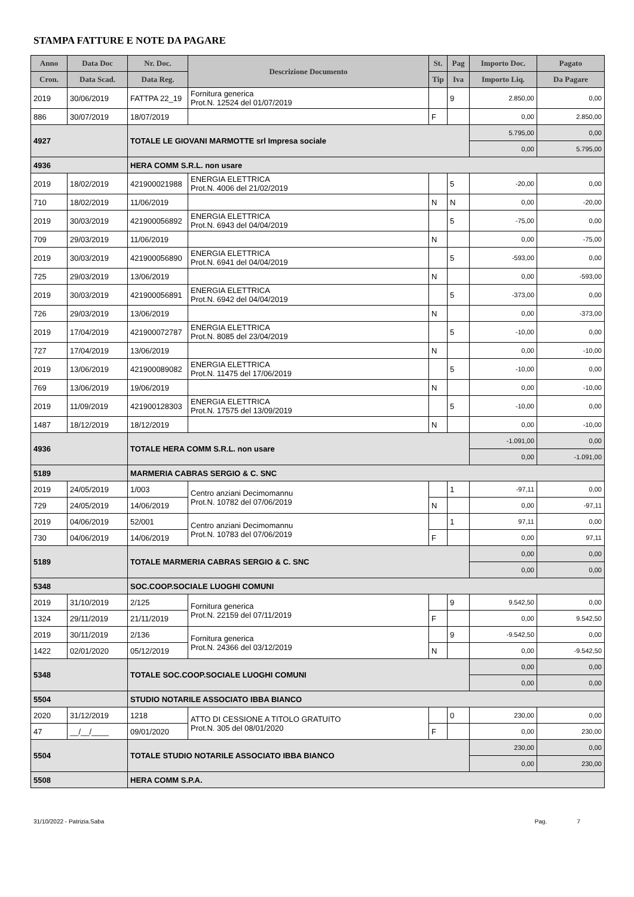STAMPA FATTURE E NOTE DA PAGARE
| Anno | Data Doc | Nr. Doc. | Descrizione Documento | St. | Pag | Importo Doc. | Pagato |
| --- | --- | --- | --- | --- | --- | --- | --- |
| Cron. | Data Scad. | Data Reg. | | Tip | Iva | Importo Liq. | Da Pagare |
| 2019 | 30/06/2019 | FATTPA 22_19 | Fornitura generica Prot.N. 12524 del 01/07/2019 | | 9 | 2.850,00 | 0,00 |
| 886 | 30/07/2019 | 18/07/2019 | | F | | 0,00 | 2.850,00 |
| 4927 | | TOTALE LE GIOVANI MARMOTTE srl Impresa sociale | | | | 5.795,00 | 0,00 |
| | | | | | | 0,00 | 5.795,00 |
| 4936 | | HERA COMM S.R.L. non usare | | | | | |
| 2019 | 18/02/2019 | 421900021988 | ENERGIA ELETTRICA Prot.N. 4006 del 21/02/2019 | | 5 | -20,00 | 0,00 |
| 710 | 18/02/2019 | 11/06/2019 | | N | N | 0,00 | -20,00 |
| 2019 | 30/03/2019 | 421900056892 | ENERGIA ELETTRICA Prot.N. 6943 del 04/04/2019 | | 5 | -75,00 | 0,00 |
| 709 | 29/03/2019 | 11/06/2019 | | N | | 0,00 | -75,00 |
| 2019 | 30/03/2019 | 421900056890 | ENERGIA ELETTRICA Prot.N. 6941 del 04/04/2019 | | 5 | -593,00 | 0,00 |
| 725 | 29/03/2019 | 13/06/2019 | | N | | 0,00 | -593,00 |
| 2019 | 30/03/2019 | 421900056891 | ENERGIA ELETTRICA Prot.N. 6942 del 04/04/2019 | | 5 | -373,00 | 0,00 |
| 726 | 29/03/2019 | 13/06/2019 | | N | | 0,00 | -373,00 |
| 2019 | 17/04/2019 | 421900072787 | ENERGIA ELETTRICA Prot.N. 8085 del 23/04/2019 | | 5 | -10,00 | 0,00 |
| 727 | 17/04/2019 | 13/06/2019 | | N | | 0,00 | -10,00 |
| 2019 | 13/06/2019 | 421900089082 | ENERGIA ELETTRICA Prot.N. 11475 del 17/06/2019 | | 5 | -10,00 | 0,00 |
| 769 | 13/06/2019 | 19/06/2019 | | N | | 0,00 | -10,00 |
| 2019 | 11/09/2019 | 421900128303 | ENERGIA ELETTRICA Prot.N. 17575 del 13/09/2019 | | 5 | -10,00 | 0,00 |
| 1487 | 18/12/2019 | 18/12/2019 | | N | | 0,00 | -10,00 |
| 4936 | | TOTALE HERA COMM S.R.L. non usare | | | | -1.091,00 | 0,00 |
| | | | | | | 0,00 | -1.091,00 |
| 5189 | | MARMERIA CABRAS SERGIO & C. SNC | | | | | |
| 2019 | 24/05/2019 | 1/003 | Centro anziani Decimomannu Prot.N. 10782 del 07/06/2019 | | 1 | -97,11 | 0,00 |
| 729 | 24/05/2019 | 14/06/2019 | | N | | 0,00 | -97,11 |
| 2019 | 04/06/2019 | 52/001 | Centro anziani Decimomannu Prot.N. 10783 del 07/06/2019 | | 1 | 97,11 | 0,00 |
| 730 | 04/06/2019 | 14/06/2019 | | F | | 0,00 | 97,11 |
| 5189 | | TOTALE MARMERIA CABRAS SERGIO & C. SNC | | | | 0,00 | 0,00 |
| | | | | | | 0,00 | 0,00 |
| 5348 | | SOC.COOP.SOCIALE LUOGHI COMUNI | | | | | |
| 2019 | 31/10/2019 | 2/125 | Fornitura generica Prot.N. 22159 del 07/11/2019 | | 9 | 9.542,50 | 0,00 |
| 1324 | 29/11/2019 | 21/11/2019 | | F | | 0,00 | 9.542,50 |
| 2019 | 30/11/2019 | 2/136 | Fornitura generica Prot.N. 24366 del 03/12/2019 | | 9 | -9.542,50 | 0,00 |
| 1422 | 02/01/2020 | 05/12/2019 | | N | | 0,00 | -9.542,50 |
| 5348 | | TOTALE SOC.COOP.SOCIALE LUOGHI COMUNI | | | | 0,00 | 0,00 |
| | | | | | | 0,00 | 0,00 |
| 5504 | | STUDIO NOTARILE ASSOCIATO IBBA BIANCO | | | | | |
| 2020 | 31/12/2019 | 1218 | ATTO DI CESSIONE A TITOLO GRATUITO Prot.N. 305 del 08/01/2020 | | 0 | 230,00 | 0,00 |
| 47 | __/__/____ | 09/01/2020 | | F | | 0,00 | 230,00 |
| 5504 | | TOTALE STUDIO NOTARILE ASSOCIATO IBBA BIANCO | | | | 230,00 | 0,00 |
| | | | | | | 0,00 | 230,00 |
| 5508 | | HERA COMM S.P.A. | | | | | |
31/10/2022 - Patrizia.Saba Pag. 7